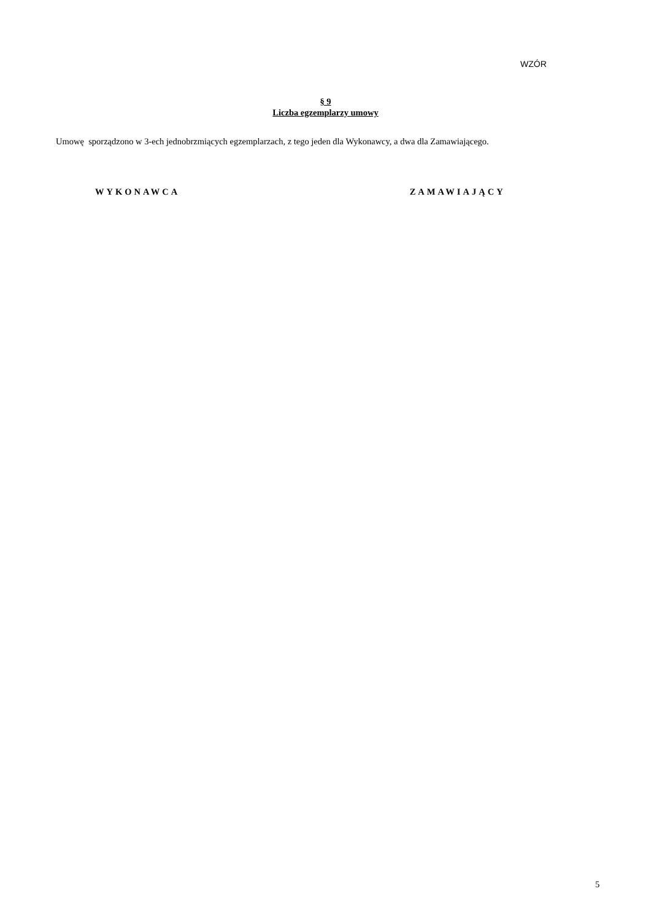WZÓR
§ 9
Liczba egzemplarzy umowy
Umowę sporządzono w 3-ech jednobrzmiących egzemplarzach, z tego jeden dla Wykonawcy, a dwa dla Zamawiającego.
WYKONAWCA ZAMAWIAJĄCY
5